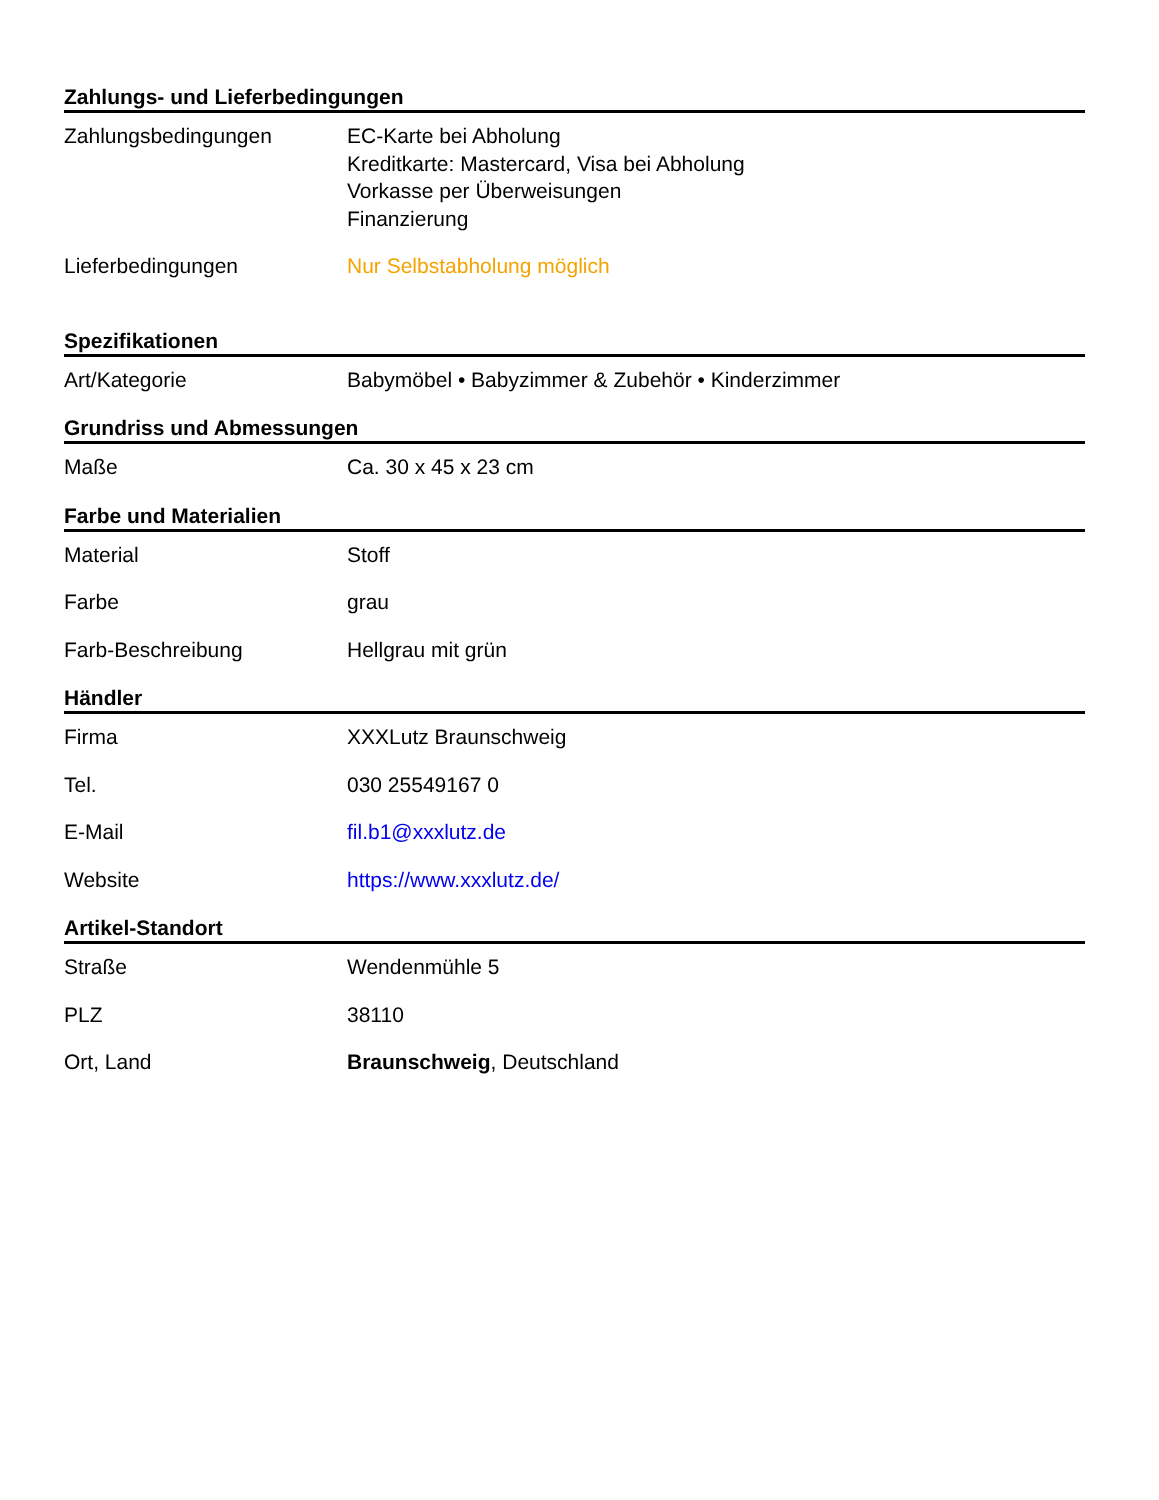Zahlungs- und Lieferbedingungen
| Zahlungsbedingungen | EC-Karte bei Abholung Kreditkarte: Mastercard, Visa bei Abholung Vorkasse per Überweisungen Finanzierung |
| Lieferbedingungen | Nur Selbstabholung möglich |
Spezifikationen
| Art/Kategorie | Babymöbel • Babyzimmer & Zubehör • Kinderzimmer |
Grundriss und Abmessungen
| Maße | Ca. 30 x 45 x 23 cm |
Farbe und Materialien
| Material | Stoff |
| Farbe | grau |
| Farb-Beschreibung | Hellgrau mit grün |
Händler
| Firma | XXXLutz Braunschweig |
| Tel. | 030 25549167 0 |
| E-Mail | fil.b1@xxxlutz.de |
| Website | https://www.xxxlutz.de/ |
Artikel-Standort
| Straße | Wendenmühle 5 |
| PLZ | 38110 |
| Ort, Land | Braunschweig , Deutschland |